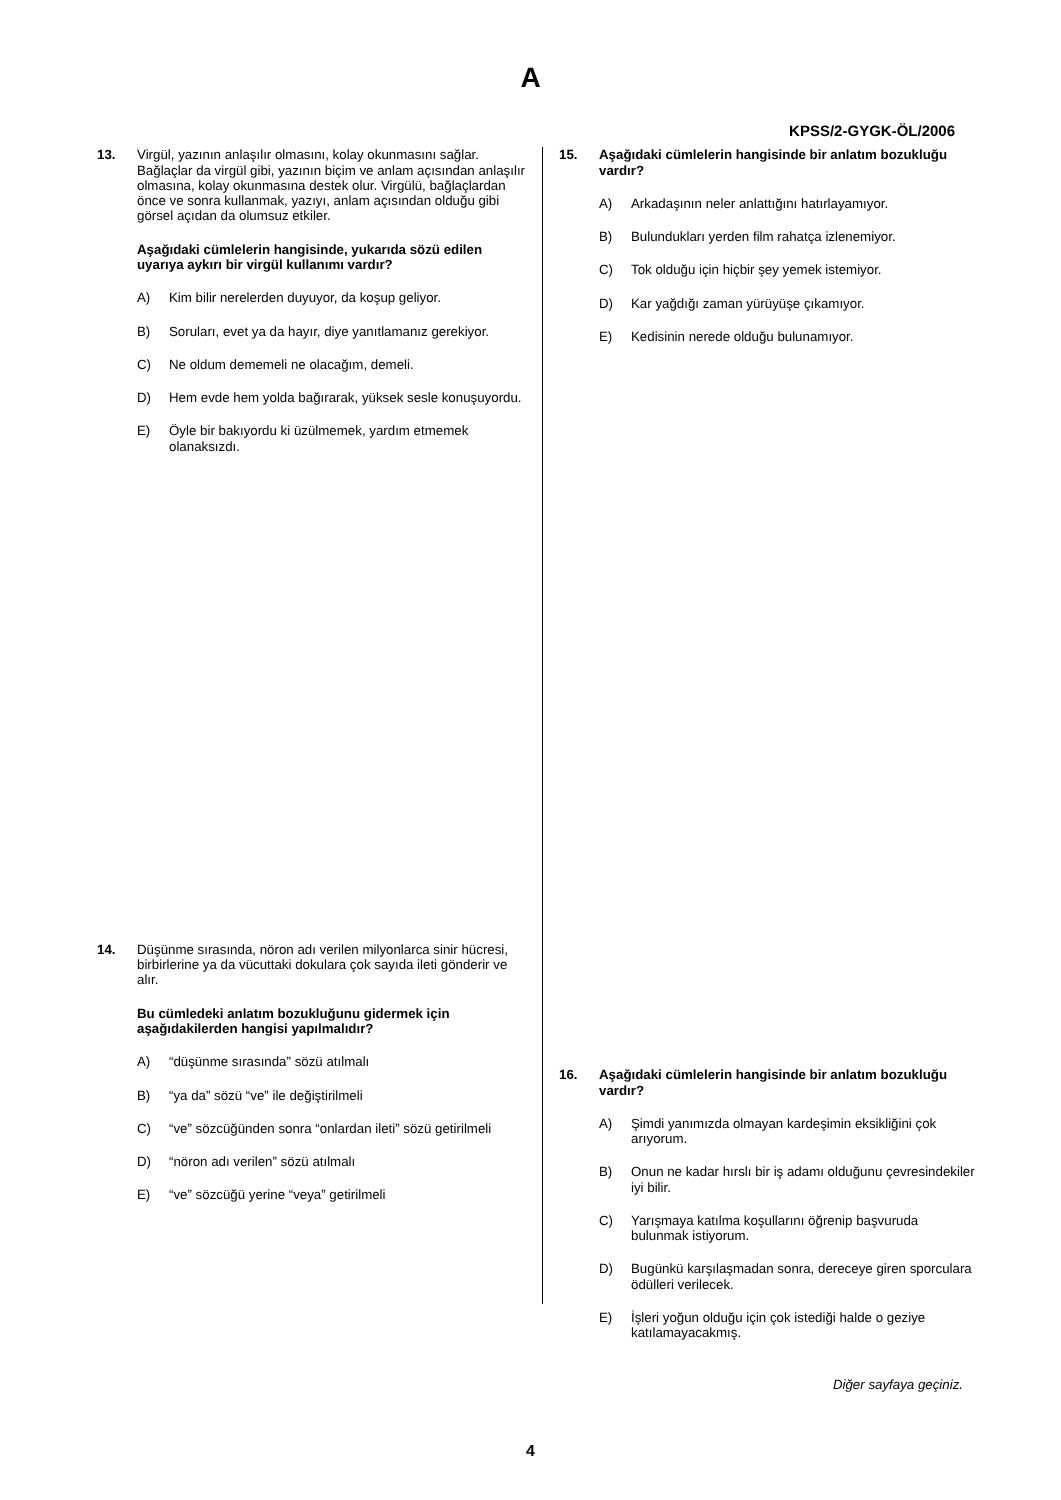A
KPSS/2-GYGK-ÖL/2006
13. Virgül, yazının anlaşılır olmasını, kolay okunmasını sağlar. Bağlaçlar da virgül gibi, yazının biçim ve anlam açısından anlaşılır olmasına, kolay okunmasına destek olur. Virgülü, bağlaçlardan önce ve sonra kullanmak, yazıyı, anlam açısından olduğu gibi görsel açıdan da olumsuz etkiler.
Aşağıdaki cümlelerin hangisinde, yukarıda sözü edilen uyarıya aykırı bir virgül kullanımı vardır?
A) Kim bilir nerelerden duyuyor, da koşup geliyor.
B) Soruları, evet ya da hayır, diye yanıtlamanız gerekiyor.
C) Ne oldum dememeli ne olacağım, demeli.
D) Hem evde hem yolda bağırarak, yüksek sesle konuşuyordu.
E) Öyle bir bakıyordu ki üzülmemek, yardım etmemek olanaksızdı.
14. Düşünme sırasında, nöron adı verilen milyonlarca sinir hücresi, birbirlerine ya da vücuttaki dokulara çok sayıda ileti gönderir ve alır.
Bu cümledeki anlatım bozukluğunu gidermek için aşağıdakilerden hangisi yapılmalıdır?
A) “düşünme sırasında” sözü atılmalı
B) “ya da” sözü “ve” ile değiştirilmeli
C) “ve” sözcüğünden sonra “onlardan ileti” sözü getirilmeli
D) “nöron adı verilen” sözü atılmalı
E) “ve” sözcüğü yerine “veya” getirilmeli
15. Aşağıdaki cümlelerin hangisinde bir anlatım bozukluğu vardır?
A) Arkadaşının neler anlattığını hatırlayamıyor.
B) Bulundukları yerden film rahatça izlenemiyor.
C) Tok olduğu için hiçbir şey yemek istemiyor.
D) Kar yağdığı zaman yürüyüşe çıkamıyor.
E) Kedisinin nerede olduğu bulunamıyor.
16. Aşağıdaki cümlelerin hangisinde bir anlatım bozukluğu vardır?
A) Şimdi yanımızda olmayan kardeşimin eksikliğini çok arıyorum.
B) Onun ne kadar hırslı bir iş adamı olduğunu çevresindekiler iyi bilir.
C) Yarışmaya katılma koşullarını öğrenip başvuruda bulunmak istiyorum.
D) Bugünkü karşılaşmadan sonra, dereceye giren sporculara ödülleri verilecek.
E) İşleri yoğun olduğu için çok istediği halde o geziye katılamayacakmış.
Diğer sayfaya geçiniz.
4